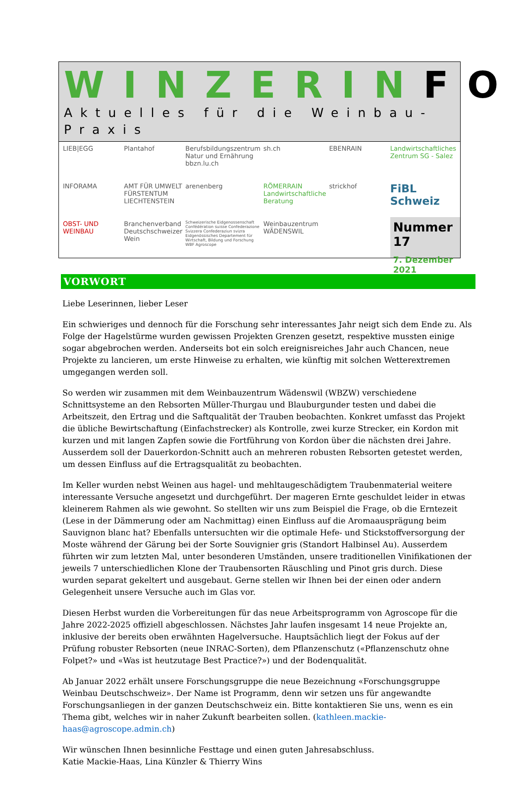WINZERINFO
Aktuelles für die Weinbau-Praxis
LIEB|EGG
Plantahof
Berufsbildungszentrum Natur und Ernährung bbzn.lu.ch
sh.ch
EBENRAIN
Landwirtschaftliches Zentrum SG - Salez
INFORAMA
AMT FÜR UMWELT FÜRSTENTUM LIECHTENSTEIN
arenenberg
RÖMERRAIN Landwirtschaftliche Beratung
strickhof
FiBL Schweiz
OBST- UND WEINBAU
Branchenverband Deutschschweizer Wein
Schweizerische Eidgenossenschaft Confédération suisse Confederazione Svizzera Confederaziun svizra Eidgenössisches Departement für Wirtschaft, Bildung und Forschung WBF Agroscope
Weinbauzentrum WÄDENSWIL
Nummer 17
7. Dezember 2021
VORWORT
Liebe Leserinnen, lieber Leser
Ein schwieriges und dennoch für die Forschung sehr interessantes Jahr neigt sich dem Ende zu. Als Folge der Hagelstürme wurden gewissen Projekten Grenzen gesetzt, respektive mussten einige sogar abgebrochen werden. Anderseits bot ein solch ereignisreiches Jahr auch Chancen, neue Projekte zu lancieren, um erste Hinweise zu erhalten, wie künftig mit solchen Wetterextremen umgegangen werden soll.
So werden wir zusammen mit dem Weinbauzentrum Wädenswil (WBZW) verschiedene Schnittsysteme an den Rebsorten Müller-Thurgau und Blauburgunder testen und dabei die Arbeitszeit, den Ertrag und die Saftqualität der Trauben beobachten. Konkret umfasst das Projekt die übliche Bewirtschaftung (Einfachstrecker) als Kontrolle, zwei kurze Strecker, ein Kordon mit kurzen und mit langen Zapfen sowie die Fortführung von Kordon über die nächsten drei Jahre. Ausserdem soll der Dauerkordon-Schnitt auch an mehreren robusten Rebsorten getestet werden, um dessen Einfluss auf die Ertragsqualität zu beobachten.
Im Keller wurden nebst Weinen aus hagel- und mehltaugeschädigtem Traubenmaterial weitere interessante Versuche angesetzt und durchgeführt. Der mageren Ernte geschuldet leider in etwas kleinerem Rahmen als wie gewohnt. So stellten wir uns zum Beispiel die Frage, ob die Erntezeit (Lese in der Dämmerung oder am Nachmittag) einen Einfluss auf die Aromaausprägung beim Sauvignon blanc hat? Ebenfalls untersuchten wir die optimale Hefe- und Stickstoffversorgung der Moste während der Gärung bei der Sorte Souvignier gris (Standort Halbinsel Au). Ausserdem führten wir zum letzten Mal, unter besonderen Umständen, unsere traditionellen Vinifikationen der jeweils 7 unterschiedlichen Klone der Traubensorten Räuschling und Pinot gris durch. Diese wurden separat gekeltert und ausgebaut. Gerne stellen wir Ihnen bei der einen oder andern Gelegenheit unsere Versuche auch im Glas vor.
Diesen Herbst wurden die Vorbereitungen für das neue Arbeitsprogramm von Agroscope für die Jahre 2022-2025 offiziell abgeschlossen. Nächstes Jahr laufen insgesamt 14 neue Projekte an, inklusive der bereits oben erwähnten Hagelversuche. Hauptsächlich liegt der Fokus auf der Prüfung robuster Rebsorten (neue INRAC-Sorten), dem Pflanzenschutz («Pflanzenschutz ohne Folpet?» und «Was ist heutzutage Best Practice?») und der Bodenqualität.
Ab Januar 2022 erhält unsere Forschungsgruppe die neue Bezeichnung «Forschungsgruppe Weinbau Deutschschweiz». Der Name ist Programm, denn wir setzen uns für angewandte Forschungsanliegen in der ganzen Deutschschweiz ein. Bitte kontaktieren Sie uns, wenn es ein Thema gibt, welches wir in naher Zukunft bearbeiten sollen. (kathleen.mackie-haas@agroscope.admin.ch)
Wir wünschen Ihnen besinnliche Festtage und einen guten Jahresabschluss.
Katie Mackie-Haas, Lina Künzler & Thierry Wins